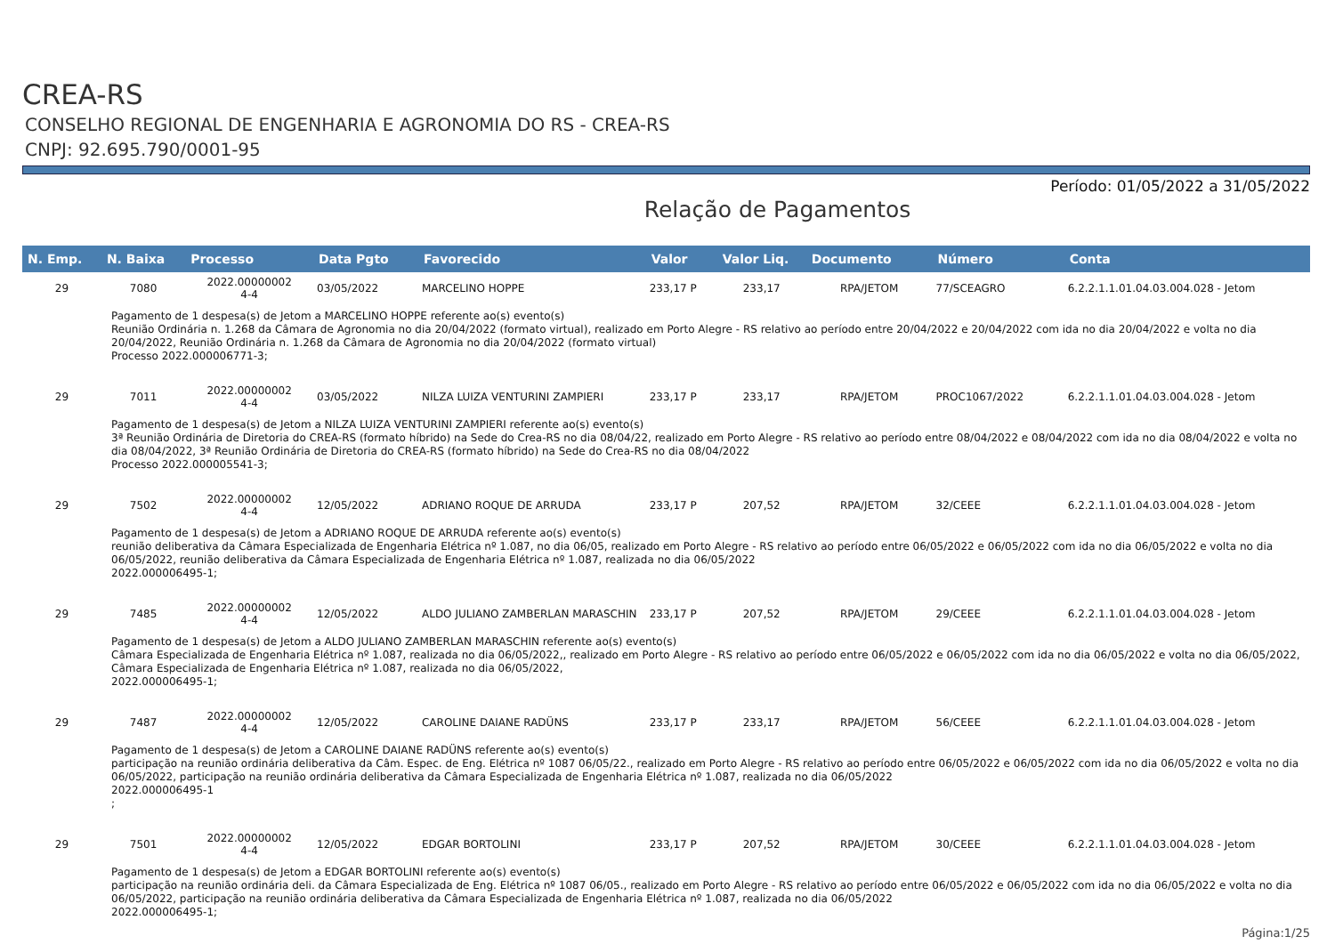CREA-RS
CONSELHO REGIONAL DE ENGENHARIA E AGRONOMIA DO RS - CREA-RS
CNPJ: 92.695.790/0001-95
Período: 01/05/2022 a 31/05/2022
Relação de Pagamentos
| N. Emp. | N. Baixa | Processo | Data Pgto | Favorecido | Valor | Valor Liq. | Documento | Número | Conta |
| --- | --- | --- | --- | --- | --- | --- | --- | --- | --- |
| 29 | 7080 | 2022.00000002 4-4 | 03/05/2022 | MARCELINO HOPPE | 233,17 P | 233,17 | RPA/JETOM | 77/SCEAGRO | 6.2.2.1.1.01.04.03.004.028 - Jetom |
| Pagamento de 1 despesa(s) de Jetom a MARCELINO HOPPE referente ao(s) evento(s) Reunião Ordinária n. 1.268 da Câmara de Agronomia no dia 20/04/2022 (formato virtual), realizado em Porto Alegre - RS relativo ao período entre 20/04/2022 e 20/04/2022 com ida no dia 20/04/2022 e volta no dia 20/04/2022, Reunião Ordinária n. 1.268 da Câmara de Agronomia no dia 20/04/2022 (formato virtual) Processo 2022.000006771-3; | | | | | | | | | |
| 29 | 7011 | 2022.00000002 4-4 | 03/05/2022 | NILZA LUIZA VENTURINI ZAMPIERI | 233,17 P | 233,17 | RPA/JETOM | PROC1067/2022 | 6.2.2.1.1.01.04.03.004.028 - Jetom |
| Pagamento de 1 despesa(s) de Jetom a NILZA LUIZA VENTURINI ZAMPIERI referente ao(s) evento(s) 3ª Reunião Ordinária de Diretoria do CREA-RS (formato híbrido) na Sede do Crea-RS no dia 08/04/22, realizado em Porto Alegre - RS relativo ao período entre 08/04/2022 e 08/04/2022 com ida no dia 08/04/2022 e volta no dia 08/04/2022, 3ª Reunião Ordinária de Diretoria do CREA-RS (formato híbrido) na Sede do Crea-RS no dia 08/04/2022 Processo 2022.000005541-3; | | | | | | | | | |
| 29 | 7502 | 2022.00000002 4-4 | 12/05/2022 | ADRIANO ROQUE DE ARRUDA | 233,17 P | 207,52 | RPA/JETOM | 32/CEEE | 6.2.2.1.1.01.04.03.004.028 - Jetom |
| Pagamento de 1 despesa(s) de Jetom a ADRIANO ROQUE DE ARRUDA referente ao(s) evento(s) reunião deliberativa da Câmara Especializada de Engenharia Elétrica nº 1.087, no dia 06/05, realizado em Porto Alegre - RS relativo ao período entre 06/05/2022 e 06/05/2022 com ida no dia 06/05/2022 e volta no dia 06/05/2022, reunião deliberativa da Câmara Especializada de Engenharia Elétrica nº 1.087, realizada no dia 06/05/2022 2022.000006495-1; | | | | | | | | | |
| 29 | 7485 | 2022.00000002 4-4 | 12/05/2022 | ALDO JULIANO ZAMBERLAN MARASCHIN | 233,17 P | 207,52 | RPA/JETOM | 29/CEEE | 6.2.2.1.1.01.04.03.004.028 - Jetom |
| Pagamento de 1 despesa(s) de Jetom a ALDO JULIANO ZAMBERLAN MARASCHIN referente ao(s) evento(s) Câmara Especializada de Engenharia Elétrica nº 1.087, realizada no dia 06/05/2022,, realizado em Porto Alegre - RS relativo ao período entre 06/05/2022 e 06/05/2022 com ida no dia 06/05/2022 e volta no dia 06/05/2022, Câmara Especializada de Engenharia Elétrica nº 1.087, realizada no dia 06/05/2022, 2022.000006495-1; | | | | | | | | | |
| 29 | 7487 | 2022.00000002 4-4 | 12/05/2022 | CAROLINE DAIANE RADÜNS | 233,17 P | 233,17 | RPA/JETOM | 56/CEEE | 6.2.2.1.1.01.04.03.004.028 - Jetom |
| Pagamento de 1 despesa(s) de Jetom a CAROLINE DAIANE RADÜNS referente ao(s) evento(s) participação na reunião ordinária deliberativa da Câm. Espec. de Eng. Elétrica nº 1087 06/05/22., realizado em Porto Alegre - RS relativo ao período entre 06/05/2022 e 06/05/2022 com ida no dia 06/05/2022 e volta no dia 06/05/2022, participação na reunião ordinária deliberativa da Câmara Especializada de Engenharia Elétrica nº 1.087, realizada no dia 06/05/2022 2022.000006495-1 ; | | | | | | | | | |
| 29 | 7501 | 2022.00000002 4-4 | 12/05/2022 | EDGAR BORTOLINI | 233,17 P | 207,52 | RPA/JETOM | 30/CEEE | 6.2.2.1.1.01.04.03.004.028 - Jetom |
| Pagamento de 1 despesa(s) de Jetom a EDGAR BORTOLINI referente ao(s) evento(s) participação na reunião ordinária deli. da Câmara Especializada de Eng. Elétrica nº 1087 06/05., realizado em Porto Alegre - RS relativo ao período entre 06/05/2022 e 06/05/2022 com ida no dia 06/05/2022 e volta no dia 06/05/2022, participação na reunião ordinária deliberativa da Câmara Especializada de Engenharia Elétrica nº 1.087, realizada no dia 06/05/2022 2022.000006495-1; | | | | | | | | | |
Página:1/25